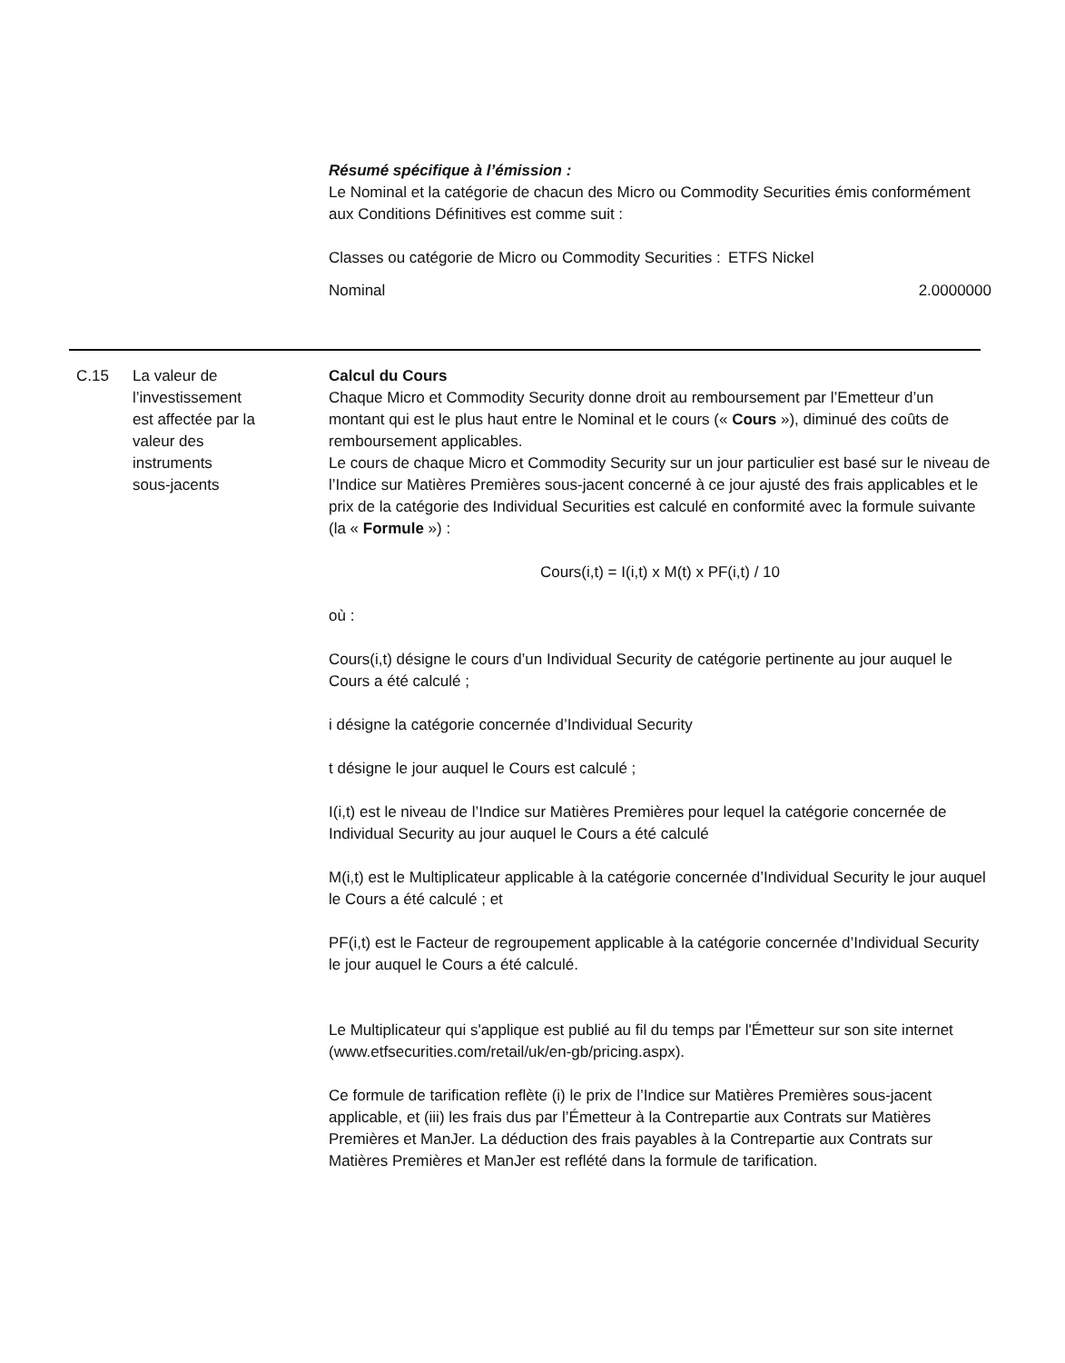Résumé spécifique à l’émission :
Le Nominal et la catégorie de chacun des Micro ou Commodity Securities émis conformément aux Conditions Définitives est comme suit :
| Classes ou catégorie de Micro ou Commodity Securities : | ETFS Nickel |
| Nominal | 2.0000000 |
C.15 La valeur de
l’investissement
est affectée par la
valeur des
instruments
sous-jacents
Calcul du Cours
Chaque Micro et Commodity Security donne droit au remboursement par l’Emetteur d’un montant qui est le plus haut entre le Nominal et le cours (« Cours »), diminué des coûts de remboursement applicables.
Le cours de chaque Micro et Commodity Security sur un jour particulier est basé sur le niveau de l’Indice sur Matières Premières sous-jacent concerné à ce jour ajusté des frais applicables et le prix de la catégorie des Individual Securities est calculé en conformité avec la formule suivante (la « Formule ») :
Cours(i,t) = I(i,t) x M(t) x PF(i,t) / 10
où :
Cours(i,t) désigne le cours d’un Individual Security de catégorie pertinente au jour auquel le Cours a été calculé ;
i désigne la catégorie concernée d’Individual Security
t désigne le jour auquel le Cours est calculé ;
I(i,t) est le niveau de l’Indice sur Matières Premières pour lequel la catégorie concernée de Individual Security au jour auquel le Cours a été calculé
M(i,t) est le Multiplicateur applicable à la catégorie concernée d’Individual Security le jour auquel le Cours a été calculé ; et
PF(i,t) est le Facteur de regroupement applicable à la catégorie concernée d’Individual Security le jour auquel le Cours a été calculé.
Le Multiplicateur qui s'applique est publié au fil du temps par l'Émetteur sur son site internet (www.etfsecurities.com/retail/uk/en-gb/pricing.aspx).
Ce formule de tarification reflète (i) le prix de l’Indice sur Matières Premières sous-jacent applicable, et (iii) les frais dus par l’Émetteur à la Contrepartie aux Contrats sur Matières Premières et ManJer. La déduction des frais payables à la Contrepartie aux Contrats sur Matières Premières et ManJer est reflété dans la formule de tarification.